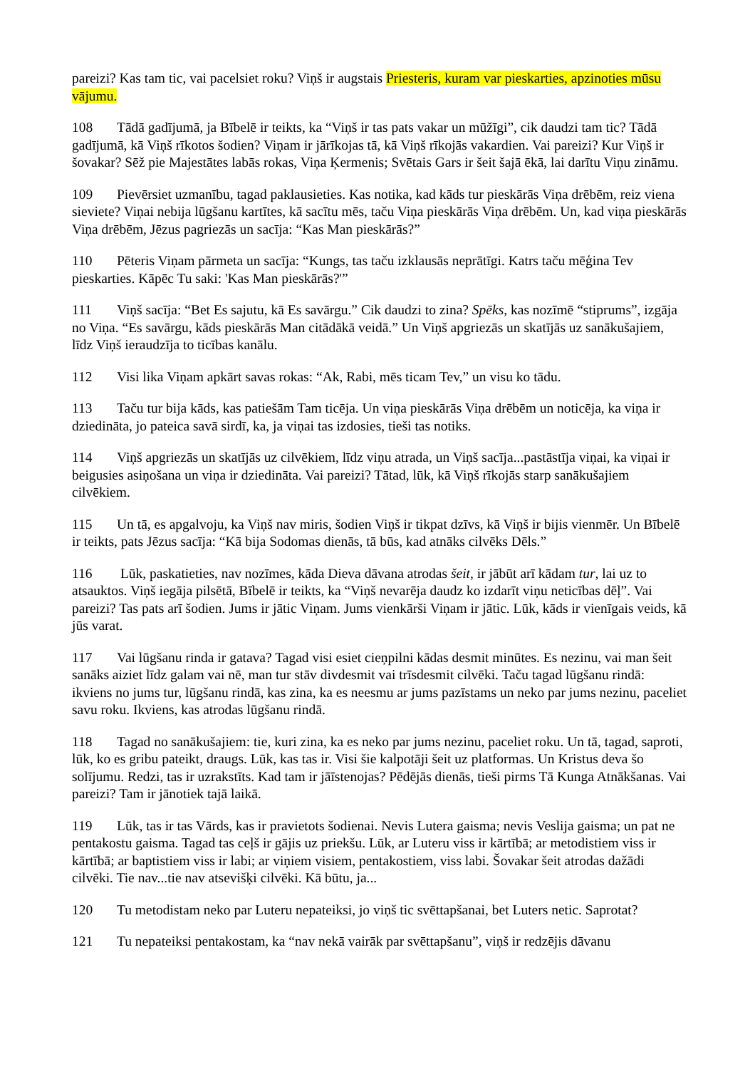pareizi? Kas tam tic, vai pacelsiet roku? Viņš ir augstais Priesteris, kuram var pieskarties, apzinoties mūsu vājumu.
108 Tādā gadījumā, ja Bībelē ir teikts, ka “Viņš ir tas pats vakar un mūžīgi”, cik daudzi tam tic? Tādā gadījumā, kā Viņš rīkotos šodien? Viņam ir jārīkojas tā, kā Viņš rīkojās vakardien. Vai pareizi? Kur Viņš ir šovakar? Sēž pie Majestātes labās rokas, Viņa Ķermenis; Svētais Gars ir šeit šajā ēkā, lai darītu Viņu zināmu.
109 Pievērsiet uzmanību, tagad paklausieties. Kas notika, kad kāds tur pieskārās Viņa drēbēm, reiz viena sieviete? Viņai nebija lūgšanu kartītes, kā sacītu mēs, taču Viņa pieskārās Viņa drēbēm. Un, kad viņa pieskārās Viņa drēbēm, Jēzus pagriezās un sacīja: “Kas Man pieskārās?”
110 Pēteris Viņam pārmeta un sacīja: “Kungs, tas taču izklausās neprātīgi. Katrs taču mēģina Tev pieskarties. Kāpēc Tu saki: 'Kas Man pieskārās?'”
111 Viņš sacīja: “Bet Es sajutu, kā Es savārgu.” Cik daudzi to zina? Spēks, kas nozīmē “stiprums”, izgāja no Viņa. “Es savārgu, kāds pieskārās Man citādākā veidā.” Un Viņš apgriezās un skatījās uz sanākušajiem, līdz Viņš ieraudzīja to ticības kanālu.
112 Visi lika Viņam apkārt savas rokas: “Ak, Rabi, mēs ticam Tev,” un visu ko tādu.
113 Taču tur bija kāds, kas patiešām Tam ticēja. Un viņa pieskārās Viņa drēbēm un noticēja, ka viņa ir dziedināta, jo pateica savā sirdī, ka, ja viņai tas izdosies, tieši tas notiks.
114 Viņš apgriezās un skatījās uz cilvēkiem, līdz viņu atrada, un Viņš sacīja...pastāstīja viņai, ka viņai ir beigusies asiņošana un viņa ir dziedināta. Vai pareizi? Tātad, lūk, kā Viņš rīkojās starp sanākušajiem cilvēkiem.
115 Un tā, es apgalvoju, ka Viņš nav miris, šodien Viņš ir tikpat dzīvs, kā Viņš ir bijis vienmēr. Un Bībelē ir teikts, pats Jēzus sacīja: “Kā bija Sodomas dienās, tā būs, kad atnāks cilvēks Dēls.”
116 Lūk, paskatieties, nav nozīmes, kāda Dieva dāvana atrodas šeit, ir jābūt arī kādam tur, lai uz to atsauktos. Viņš iegāja pilsētā, Bībelē ir teikts, ka “Viņš nevarēja daudz ko izdarīt viņu neticības dēļ”. Vai pareizi? Tas pats arī šodien. Jums ir jātic Viņam. Jums vienkārši Viņam ir jātic. Lūk, kāds ir vienīgais veids, kā jūs varat.
117 Vai lūgšanu rinda ir gatava? Tagad visi esiet cieņpilni kādas desmit minūtes. Es nezinu, vai man šeit sanāks aiziet līdz galam vai nē, man tur stāv divdesmit vai trīsdesmit cilvēki. Taču tagad lūgšanu rindā: ikviens no jums tur, lūgšanu rindā, kas zina, ka es neesmu ar jums pazīstams un neko par jums nezinu, paceliet savu roku. Ikviens, kas atrodas lūgšanu rindā.
118 Tagad no sanākušajiem: tie, kuri zina, ka es neko par jums nezinu, paceliet roku. Un tā, tagad, saproti, lūk, ko es gribu pateikt, draugs. Lūk, kas tas ir. Visi šie kalpotāji šeit uz platformas. Un Kristus deva šo solījumu. Redzi, tas ir uzrakstīts. Kad tam ir jāīstenojas? Pēdējās dienās, tieši pirms Tā Kunga Atnākšanas. Vai pareizi? Tam ir jānotiek tajā laikā.
119 Lūk, tas ir tas Vārds, kas ir pravietots šodienai. Nevis Lutera gaisma; nevis Veslija gaisma; un pat ne pentakostu gaisma. Tagad tas ceļš ir gājis uz priekšu. Lūk, ar Luteru viss ir kārtībā; ar metodistiem viss ir kārtībā; ar baptistiem viss ir labi; ar viņiem visiem, pentakostiem, viss labi. Šovakar šeit atrodas dažādi cilvēki. Tie nav...tie nav atsevišķi cilvēki. Kā būtu, ja...
120 Tu metodistam neko par Luteru nepateiksi, jo viņš tic svēttapšanai, bet Luters netic. Saprotat?
121 Tu nepateiksi pentakostam, ka “nav nekā vairāk par svēttapšanu”, viņš ir redzējis dāvanu